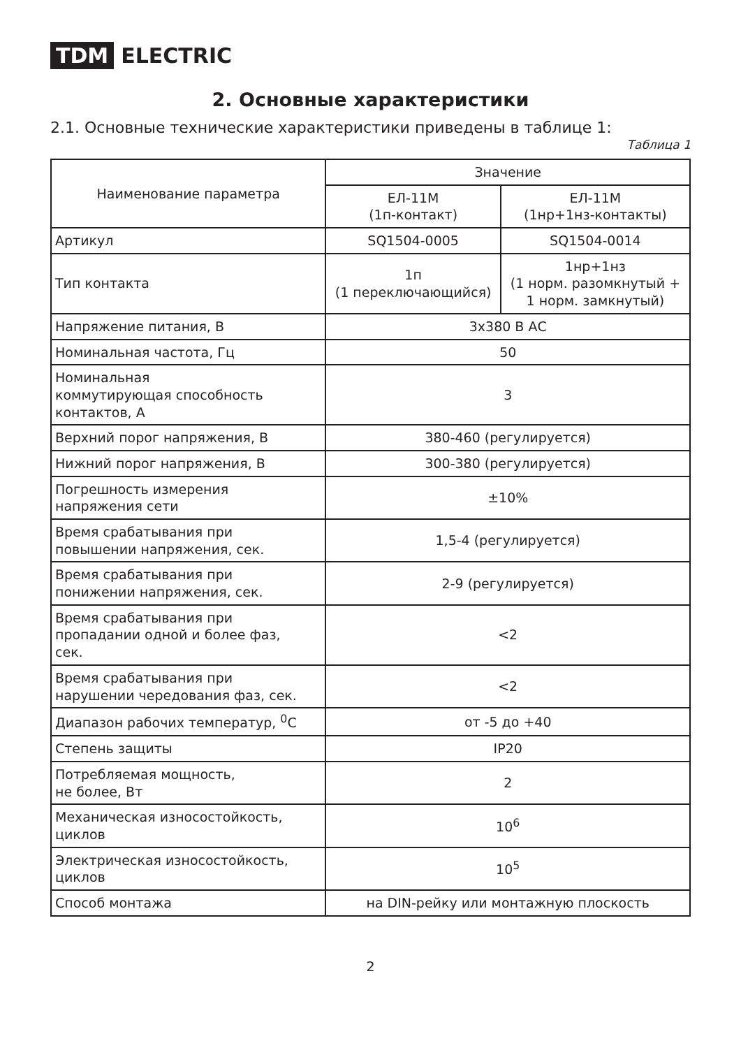TDM ELECTRIC
2. Основные характеристики
2.1. Основные технические характеристики приведены в таблице 1:
Таблица 1
| Наименование параметра | Значение | |
| --- | --- | --- |
| | ЕЛ-11М (1п-контакт) | ЕЛ-11М (1нр+1нз-контакты) |
| Артикул | SQ1504-0005 | SQ1504-0014 |
| Тип контакта | 1п (1 переключающийся) | 1нр+1нз (1 норм. разомкнутый + 1 норм. замкнутый) |
| Напряжение питания, В | 3х380 В АС | |
| Номинальная частота, Гц | 50 | |
| Номинальная коммутирующая способность контактов, А | 3 | |
| Верхний порог напряжения, В | 380-460 (регулируется) | |
| Нижний порог напряжения, В | 300-380 (регулируется) | |
| Погрешность измерения напряжения сети | ±10% | |
| Время срабатывания при повышении напряжения, сек. | 1,5-4 (регулируется) | |
| Время срабатывания при понижении напряжения, сек. | 2-9 (регулируется) | |
| Время срабатывания при пропадании одной и более фаз, сек. | <2 | |
| Время срабатывания при нарушении чередования фаз, сек. | <2 | |
| Диапазон рабочих температур, <sup>0</sup>С | от -5 до +40 | |
| Степень защиты | IP20 | |
| Потребляемая мощность, не более, Вт | 2 | |
| Механическая износостойкость, циклов | 10<sup>6</sup> | |
| Электрическая износостойкость, циклов | 10<sup>5</sup> | |
| Способ монтажа | на DIN-рейку или монтажную плоскость | |
2